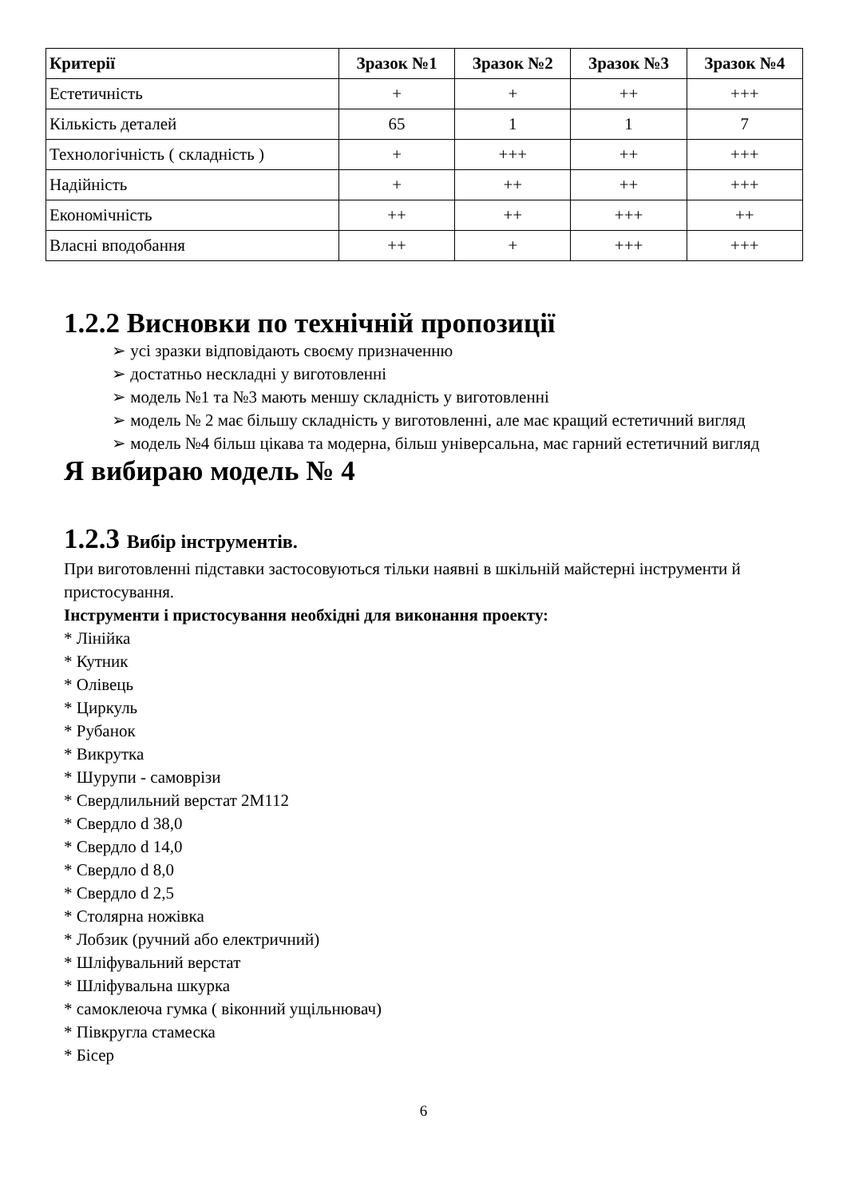| Критерії | Зразок №1 | Зразок №2 | Зразок №3 | Зразок №4 |
| --- | --- | --- | --- | --- |
| Естетичність | + | + | ++ | +++ |
| Кількість деталей | 65 | 1 | 1 | 7 |
| Технологічність ( складність ) | + | +++ | ++ | +++ |
| Надійність | + | ++ | ++ | +++ |
| Економічність | ++ | ++ | +++ | ++ |
| Власні вподобання | ++ | + | +++ | +++ |
1.2.2 Висновки по технічній пропозиції
➢ усі зразки відповідають своєму призначенню
➢ достатньо нескладні у виготовленні
➢ модель №1 та №3 мають меншу складність у виготовленні
➢ модель № 2 має більшу складність у виготовленні, але має кращий естетичний вигляд
➢ модель №4 більш цікава та модерна, більш універсальна, має гарний естетичний вигляд
Я вибираю модель № 4
1.2.3 Вибір інструментів.
При виготовленні підставки застосовуються тільки наявні в шкільній майстерні інструменти й пристосування.
Інструменти і пристосування необхідні для виконання проекту:
* Лінійка
* Кутник
* Олівець
* Циркуль
* Рубанок
* Викрутка
* Шурупи - самоврізи
* Свердлильний верстат 2М112
* Свердло d 38,0
* Свердло d 14,0
* Свердло d 8,0
* Свердло d 2,5
* Столярна ножівка
* Лобзик (ручний або електричний)
* Шліфувальний верстат
* Шліфувальна шкурка
* самоклеюча гумка ( віконний ущільнювач)
* Півкругла стамеска
* Бісер
6